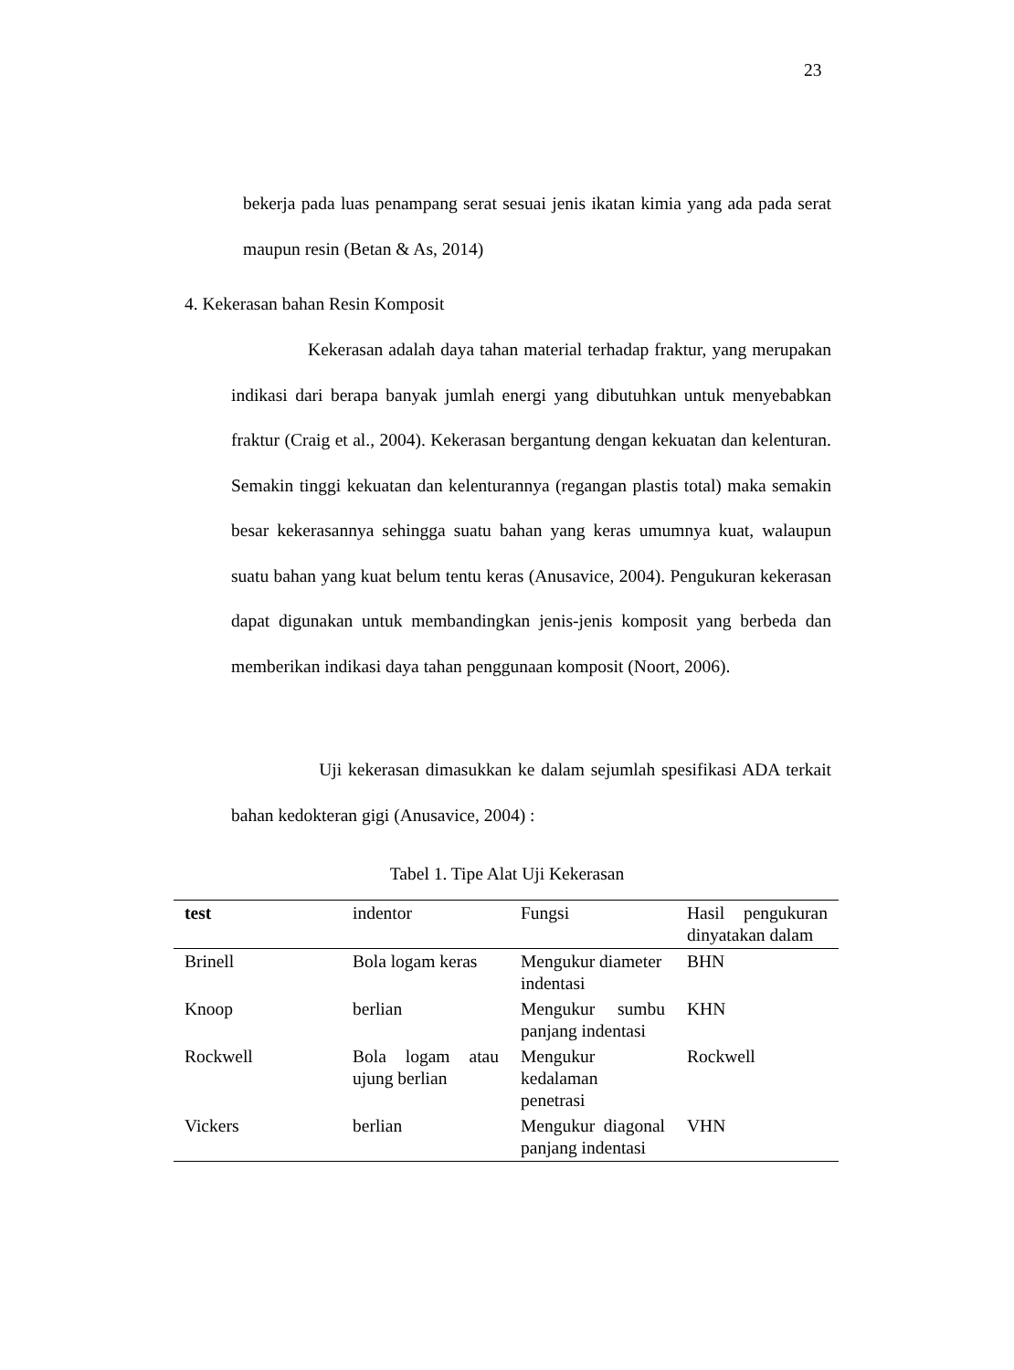23
bekerja pada luas penampang serat sesuai jenis ikatan kimia yang ada pada serat maupun resin (Betan & As, 2014)
4. Kekerasan bahan Resin Komposit
Kekerasan adalah daya tahan material terhadap fraktur, yang merupakan indikasi dari berapa banyak jumlah energi yang dibutuhkan untuk menyebabkan fraktur (Craig et al., 2004). Kekerasan bergantung dengan kekuatan dan kelenturan. Semakin tinggi kekuatan dan kelenturannya (regangan plastis total) maka semakin besar kekerasannya sehingga suatu bahan yang keras umumnya kuat, walaupun suatu bahan yang kuat belum tentu keras (Anusavice, 2004). Pengukuran kekerasan dapat digunakan untuk membandingkan jenis-jenis komposit yang berbeda dan memberikan indikasi daya tahan penggunaan komposit (Noort, 2006).
Uji kekerasan dimasukkan ke dalam sejumlah spesifikasi ADA terkait bahan kedokteran gigi (Anusavice, 2004) :
Tabel 1. Tipe Alat Uji Kekerasan
| test | indentor | Fungsi | Hasil pengukuran dinyatakan dalam |
| --- | --- | --- | --- |
| Brinell | Bola logam keras | Mengukur diameter indentasi | BHN |
| Knoop | berlian | Mengukur sumbu panjang indentasi | KHN |
| Rockwell | Bola logam atau ujung berlian | Mengukur kedalaman penetrasi | Rockwell |
| Vickers | berlian | Mengukur diagonal panjang indentasi | VHN |